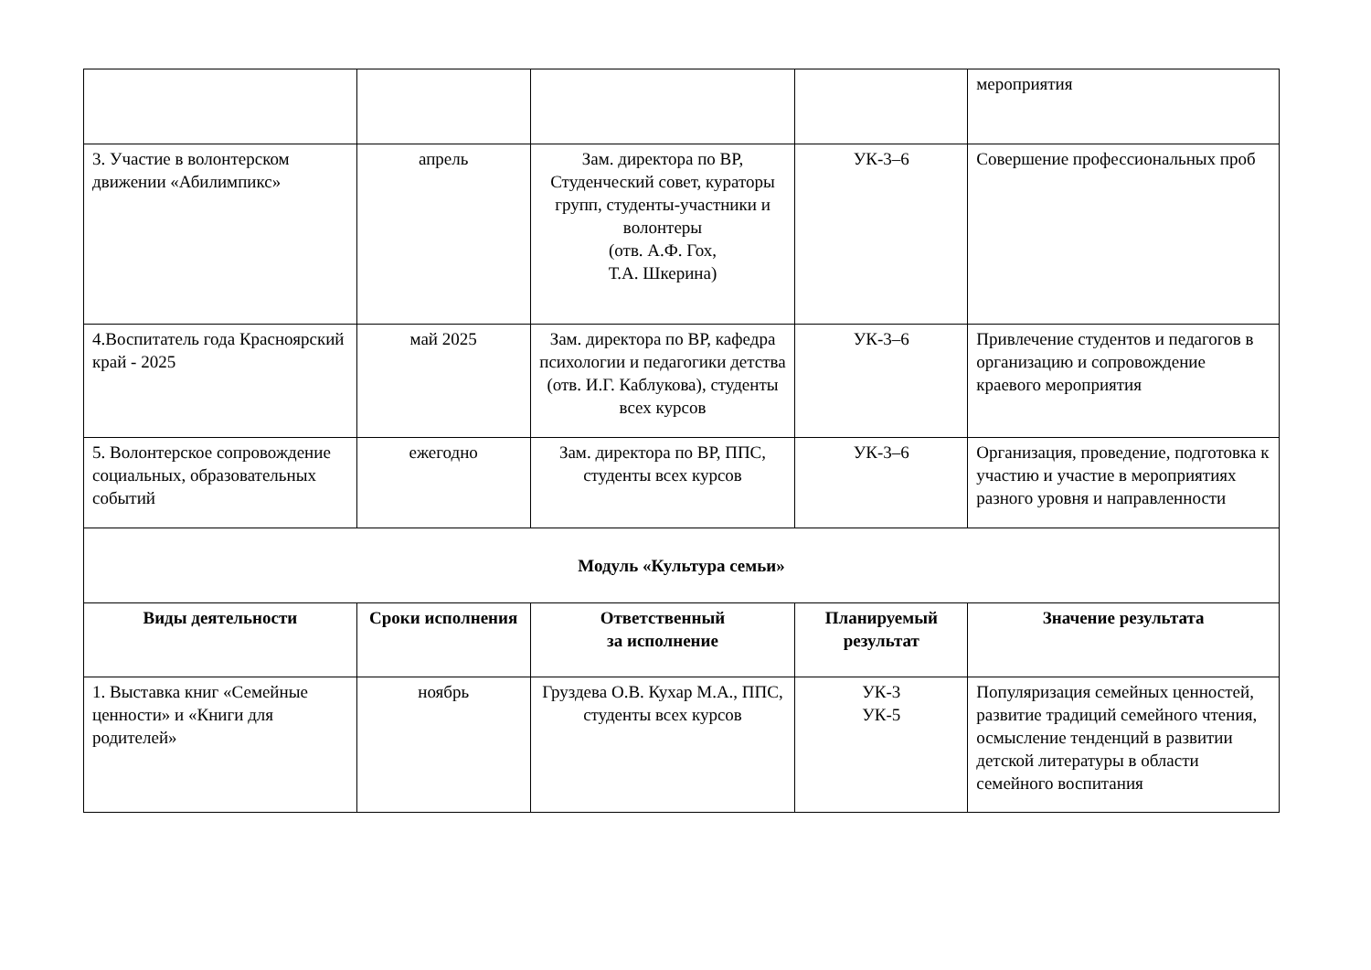| | | | | мероприятия |
| 3. Участие в волонтерском движении «Абилимпикс» | апрель | Зам. директора по ВР, Студенческий совет, кураторы групп, студенты-участники и волонтеры (отв. А.Ф. Гох, Т.А. Шкерина) | УК-3–6 | Совершение профессиональных проб |
| 4.Воспитатель года Красноярский край - 2025 | май 2025 | Зам. директора по ВР, кафедра психологии и педагогики детства (отв. И.Г. Каблукова), студенты всех курсов | УК-3–6 | Привлечение студентов и педагогов в организацию и сопровождение краевого мероприятия |
| 5. Волонтерское сопровождение социальных, образовательных событий | ежегодно | Зам. директора по ВР, ППС, студенты всех курсов | УК-3–6 | Организация, проведение, подготовка к участию и участие в мероприятиях разного уровня и направленности |
| Модуль «Культура семьи» | | | | |
| Виды деятельности | Сроки исполнения | Ответственный за исполнение | Планируемый результат | Значение результата |
| 1. Выставка книг «Семейные ценности» и «Книги для родителей» | ноябрь | Груздева О.В. Кухар М.А., ППС, студенты всех курсов | УК-3 УК-5 | Популяризация семейных ценностей, развитие традиций семейного чтения, осмысление тенденций в развитии детской литературы в области семейного воспитания |